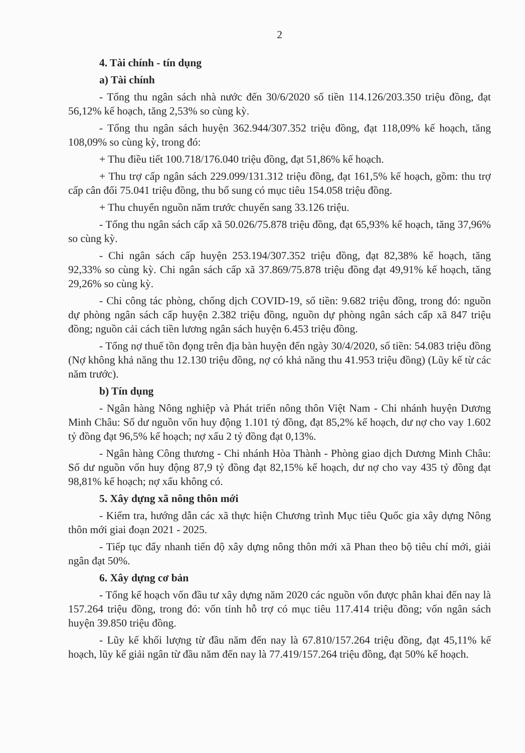2
4. Tài chính - tín dụng
a) Tài chính
- Tổng thu ngân sách nhà nước đến 30/6/2020 số tiền 114.126/203.350 triệu đồng, đạt 56,12% kế hoạch, tăng 2,53% so cùng kỳ.
- Tổng thu ngân sách huyện 362.944/307.352 triệu đồng, đạt 118,09% kế hoạch, tăng 108,09% so cùng kỳ, trong đó:
+ Thu điều tiết 100.718/176.040 triệu đồng, đạt 51,86% kế hoạch.
+ Thu trợ cấp ngân sách 229.099/131.312 triệu đồng, đạt 161,5% kế hoạch, gồm: thu trợ cấp cân đối 75.041 triệu đồng, thu bổ sung có mục tiêu 154.058 triệu đồng.
+ Thu chuyển nguồn năm trước chuyển sang 33.126 triệu.
- Tổng thu ngân sách cấp xã 50.026/75.878 triệu đồng, đạt 65,93% kế hoạch, tăng 37,96% so cùng kỳ.
- Chi ngân sách cấp huyện 253.194/307.352 triệu đồng, đạt 82,38% kế hoạch, tăng 92,33% so cùng kỳ. Chi ngân sách cấp xã 37.869/75.878 triệu đồng đạt 49,91% kế hoạch, tăng 29,26% so cùng kỳ.
- Chi công tác phòng, chống dịch COVID-19, số tiền: 9.682 triệu đồng, trong đó: nguồn dự phòng ngân sách cấp huyện 2.382 triệu đồng, nguồn dự phòng ngân sách cấp xã 847 triệu đồng; nguồn cải cách tiền lương ngân sách huyện 6.453 triệu đồng.
- Tổng nợ thuế tồn đọng trên địa bàn huyện đến ngày 30/4/2020, số tiền: 54.083 triệu đồng (Nợ không khả năng thu 12.130 triệu đồng, nợ có khả năng thu 41.953 triệu đồng) (Lũy kế từ các năm trước).
b) Tín dụng
- Ngân hàng Nông nghiệp và Phát triển nông thôn Việt Nam - Chi nhánh huyện Dương Minh Châu: Số dư nguồn vốn huy động 1.101 tỷ đồng, đạt 85,2% kế hoạch, dư nợ cho vay 1.602 tỷ đồng đạt 96,5% kế hoạch; nợ xấu 2 tỷ đồng đạt 0,13%.
- Ngân hàng Công thương - Chi nhánh Hòa Thành - Phòng giao dịch Dương Minh Châu: Số dư nguồn vốn huy động 87,9 tỷ đồng đạt 82,15% kế hoạch, dư nợ cho vay 435 tỷ đồng đạt 98,81% kế hoạch; nợ xấu không có.
5. Xây dựng xã nông thôn mới
- Kiểm tra, hướng dẫn các xã thực hiện Chương trình Mục tiêu Quốc gia xây dựng Nông thôn mới giai đoạn 2021 - 2025.
- Tiếp tục đẩy nhanh tiến độ xây dựng nông thôn mới xã Phan theo bộ tiêu chí mới, giải ngân đạt 50%.
6. Xây dựng cơ bản
- Tổng kế hoạch vốn đầu tư xây dựng năm 2020 các nguồn vốn được phân khai đến nay là 157.264 triệu đồng, trong đó: vốn tỉnh hỗ trợ có mục tiêu 117.414 triệu đồng; vốn ngân sách huyện 39.850 triệu đồng.
- Lũy kế khối lượng từ đầu năm đến nay là 67.810/157.264 triệu đồng, đạt 45,11% kế hoạch, lũy kế giải ngân từ đầu năm đến nay là 77.419/157.264 triệu đồng, đạt 50% kế hoạch.